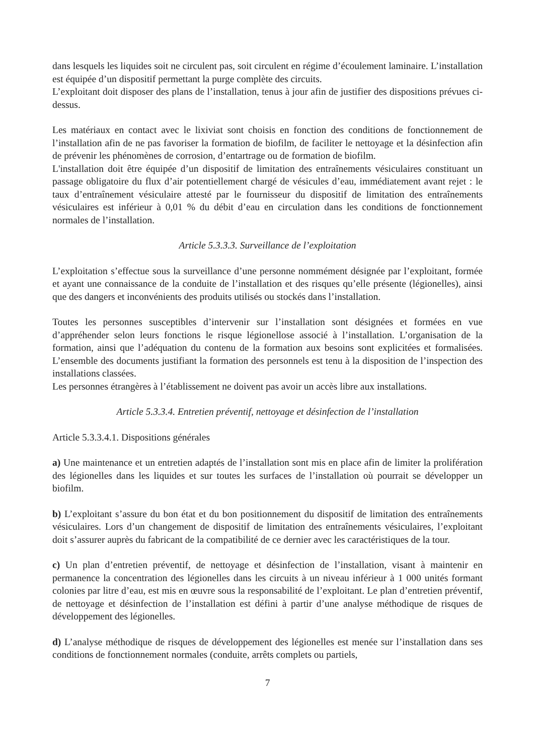dans lesquels les liquides soit ne circulent pas, soit circulent en régime d’écoulement laminaire. L’installation est équipée d’un dispositif permettant la purge complète des circuits.
L’exploitant doit disposer des plans de l’installation, tenus à jour afin de justifier des dispositions prévues ci-dessus.
Les matériaux en contact avec le lixiviat sont choisis en fonction des conditions de fonctionnement de l’installation afin de ne pas favoriser la formation de biofilm, de faciliter le nettoyage et la désinfection afin de prévenir les phénomènes de corrosion, d’entartrage ou de formation de biofilm.
L'installation doit être équipée d’un dispositif de limitation des entraînements vésiculaires constituant un passage obligatoire du flux d’air potentiellement chargé de vésicules d’eau, immédiatement avant rejet : le taux d’entraînement vésiculaire attesté par le fournisseur du dispositif de limitation des entraînements vésiculaires est inférieur à 0,01 % du débit d’eau en circulation dans les conditions de fonctionnement normales de l’installation.
Article 5.3.3.3. Surveillance de l’exploitation
L’exploitation s’effectue sous la surveillance d’une personne nommément désignée par l’exploitant, formée et ayant une connaissance de la conduite de l’installation et des risques qu’elle présente (légionelles), ainsi que des dangers et inconvénients des produits utilisés ou stockés dans l’installation.
Toutes les personnes susceptibles d’intervenir sur l’installation sont désignées et formées en vue d’appréhender selon leurs fonctions le risque légionellose associé à l’installation. L’organisation de la formation, ainsi que l’adéquation du contenu de la formation aux besoins sont explicitées et formalisées. L’ensemble des documents justifiant la formation des personnels est tenu à la disposition de l’inspection des installations classées.
Les personnes étrangères à l’établissement ne doivent pas avoir un accès libre aux installations.
Article 5.3.3.4. Entretien préventif, nettoyage et désinfection de l’installation
Article 5.3.3.4.1. Dispositions générales
a) Une maintenance et un entretien adaptés de l’installation sont mis en place afin de limiter la prolifération des légionelles dans les liquides et sur toutes les surfaces de l’installation où pourrait se développer un biofilm.
b) L’exploitant s’assure du bon état et du bon positionnement du dispositif de limitation des entraînements vésiculaires. Lors d’un changement de dispositif de limitation des entraînements vésiculaires, l’exploitant doit s’assurer auprès du fabricant de la compatibilité de ce dernier avec les caractéristiques de la tour.
c) Un plan d’entretien préventif, de nettoyage et désinfection de l’installation, visant à maintenir en permanence la concentration des légionelles dans les circuits à un niveau inférieur à 1 000 unités formant colonies par litre d’eau, est mis en œuvre sous la responsabilité de l’exploitant. Le plan d’entretien préventif, de nettoyage et désinfection de l’installation est défini à partir d’une analyse méthodique de risques de développement des légionelles.
d) L’analyse méthodique de risques de développement des légionelles est menée sur l’installation dans ses conditions de fonctionnement normales (conduite, arrêts complets ou partiels,
7